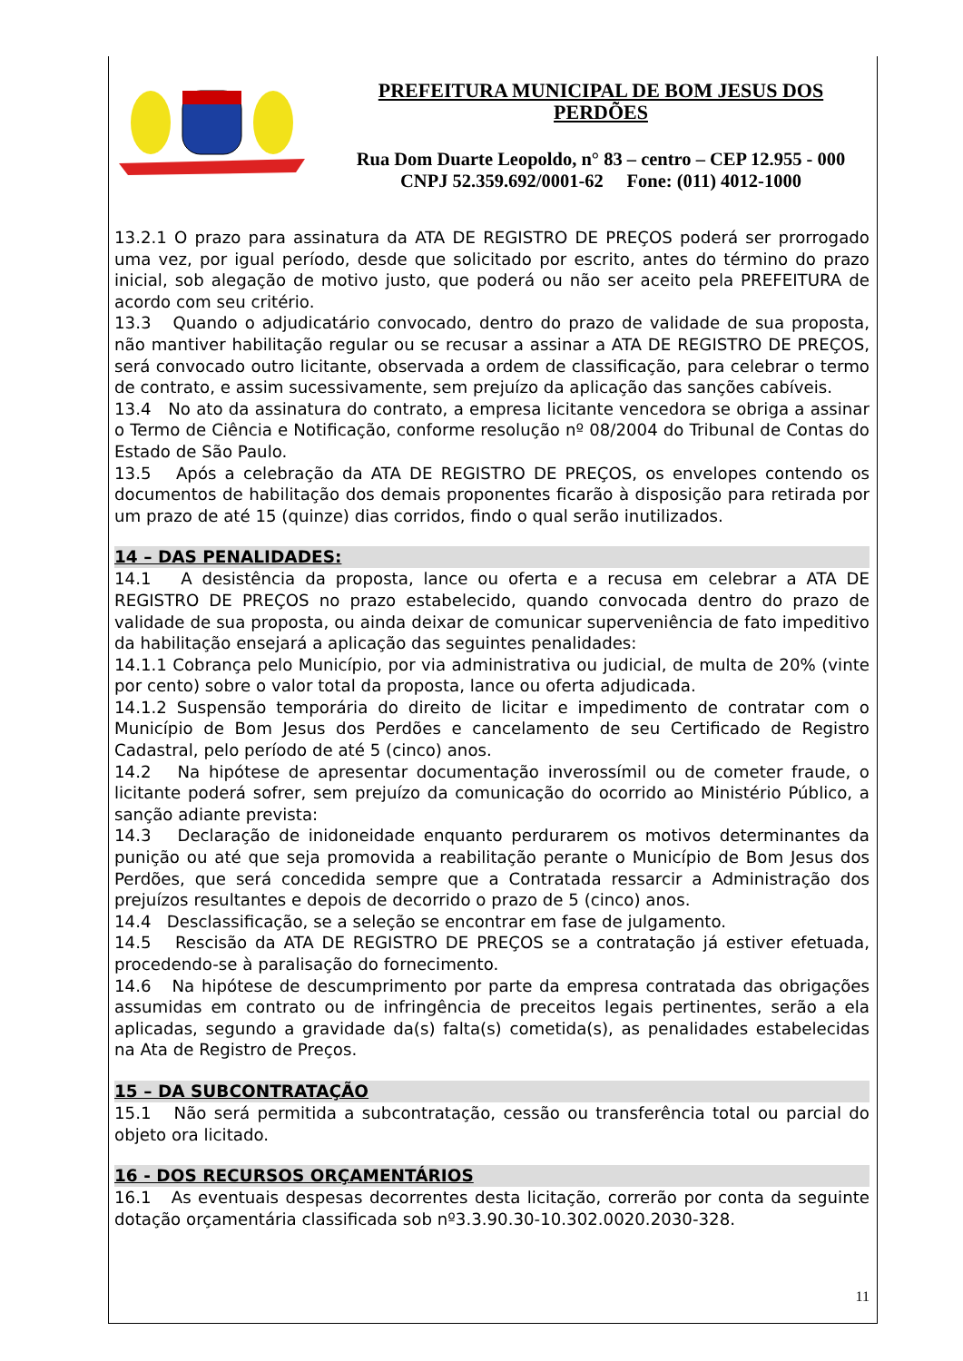PREFEITURA MUNICIPAL DE BOM JESUS DOS PERDÕES
Rua Dom Duarte Leopoldo, n° 83 – centro – CEP 12.955 - 000
CNPJ 52.359.692/0001-62 Fone: (011) 4012-1000
13.2.1 O prazo para assinatura da ATA DE REGISTRO DE PREÇOS poderá ser prorrogado uma vez, por igual período, desde que solicitado por escrito, antes do término do prazo inicial, sob alegação de motivo justo, que poderá ou não ser aceito pela PREFEITURA de acordo com seu critério.
13.3 Quando o adjudicatário convocado, dentro do prazo de validade de sua proposta, não mantiver habilitação regular ou se recusar a assinar a ATA DE REGISTRO DE PREÇOS, será convocado outro licitante, observada a ordem de classificação, para celebrar o termo de contrato, e assim sucessivamente, sem prejuízo da aplicação das sanções cabíveis.
13.4 No ato da assinatura do contrato, a empresa licitante vencedora se obriga a assinar o Termo de Ciência e Notificação, conforme resolução nº 08/2004 do Tribunal de Contas do Estado de São Paulo.
13.5 Após a celebração da ATA DE REGISTRO DE PREÇOS, os envelopes contendo os documentos de habilitação dos demais proponentes ficarão à disposição para retirada por um prazo de até 15 (quinze) dias corridos, findo o qual serão inutilizados.
14 – DAS PENALIDADES:
14.1 A desistência da proposta, lance ou oferta e a recusa em celebrar a ATA DE REGISTRO DE PREÇOS no prazo estabelecido, quando convocada dentro do prazo de validade de sua proposta, ou ainda deixar de comunicar superveniência de fato impeditivo da habilitação ensejará a aplicação das seguintes penalidades:
14.1.1 Cobrança pelo Município, por via administrativa ou judicial, de multa de 20% (vinte por cento) sobre o valor total da proposta, lance ou oferta adjudicada.
14.1.2 Suspensão temporária do direito de licitar e impedimento de contratar com o Município de Bom Jesus dos Perdões e cancelamento de seu Certificado de Registro Cadastral, pelo período de até 5 (cinco) anos.
14.2 Na hipótese de apresentar documentação inverossímil ou de cometer fraude, o licitante poderá sofrer, sem prejuízo da comunicação do ocorrido ao Ministério Público, a sanção adiante prevista:
14.3 Declaração de inidoneidade enquanto perdurarem os motivos determinantes da punição ou até que seja promovida a reabilitação perante o Município de Bom Jesus dos Perdões, que será concedida sempre que a Contratada ressarcir a Administração dos prejuízos resultantes e depois de decorrido o prazo de 5 (cinco) anos.
14.4 Desclassificação, se a seleção se encontrar em fase de julgamento.
14.5 Rescisão da ATA DE REGISTRO DE PREÇOS se a contratação já estiver efetuada, procedendo-se à paralisação do fornecimento.
14.6 Na hipótese de descumprimento por parte da empresa contratada das obrigações assumidas em contrato ou de infringência de preceitos legais pertinentes, serão a ela aplicadas, segundo a gravidade da(s) falta(s) cometida(s), as penalidades estabelecidas na Ata de Registro de Preços.
15 – DA SUBCONTRATAÇÃO
15.1 Não será permitida a subcontratação, cessão ou transferência total ou parcial do objeto ora licitado.
16 - DOS RECURSOS ORÇAMENTÁRIOS
16.1 As eventuais despesas decorrentes desta licitação, correrão por conta da seguinte dotação orçamentária classificada sob nº3.3.90.30-10.302.0020.2030-328.
11